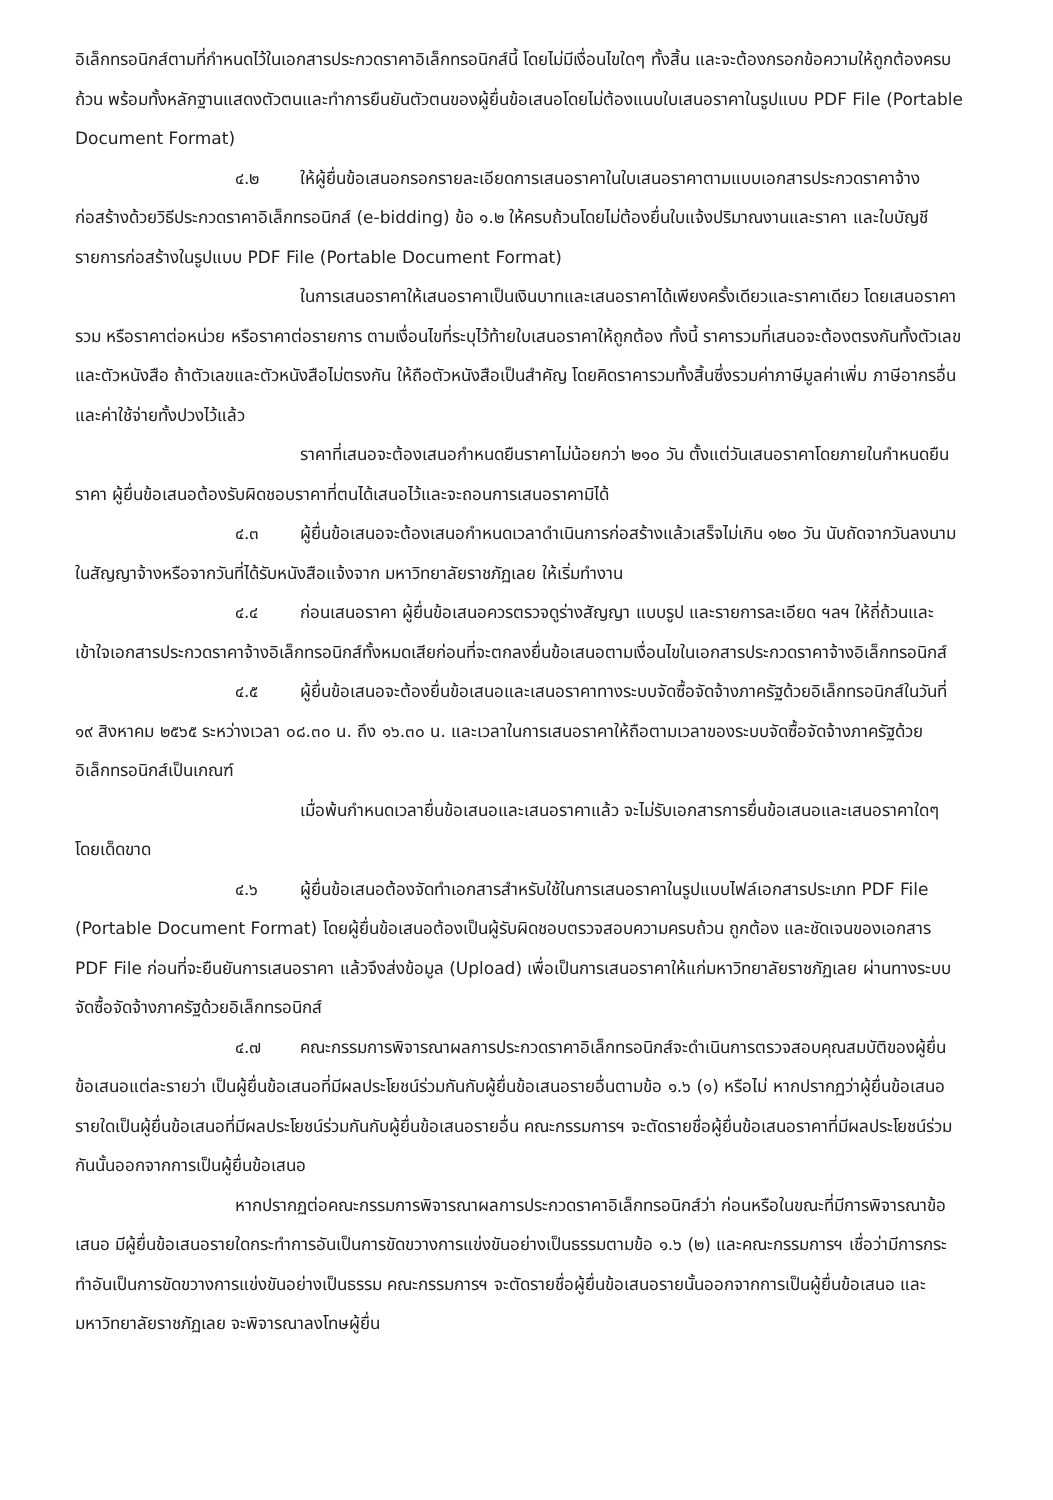อิเล็กทรอนิกส์ตามที่กำหนดไว้ในเอกสารประกวดราคาอิเล็กทรอนิกส์นี้ โดยไม่มีเงื่อนไขใดๆ ทั้งสิ้น และจะต้องกรอกข้อความให้ถูกต้องครบถ้วน พร้อมทั้งหลักฐานแสดงตัวตนและทำการยืนยันตัวตนของผู้ยื่นข้อเสนอโดยไม่ต้องแนบใบเสนอราคาในรูปแบบ PDF File (Portable Document Format)
๔.๒ ให้ผู้ยื่นข้อเสนอกรอกรายละเอียดการเสนอราคาในใบเสนอราคาตามแบบเอกสารประกวดราคาจ้างก่อสร้างด้วยวิธีประกวดราคาอิเล็กทรอนิกส์ (e-bidding) ข้อ ๑.๒ ให้ครบถ้วนโดยไม่ต้องยื่นใบแจ้งปริมาณงานและราคา และใบบัญชีรายการก่อสร้างในรูปแบบ PDF File (Portable Document Format)
ในการเสนอราคาให้เสนอราคาเป็นเงินบาทและเสนอราคาได้เพียงครั้งเดียวและราคาเดียว โดยเสนอราคารวม หรือราคาต่อหน่วย หรือราคาต่อรายการ ตามเงื่อนไขที่ระบุไว้ท้ายใบเสนอราคาให้ถูกต้อง ทั้งนี้ ราคารวมที่เสนอจะต้องตรงกันทั้งตัวเลขและตัวหนังสือ ถ้าตัวเลขและตัวหนังสือไม่ตรงกัน ให้ถือตัวหนังสือเป็นสำคัญ โดยคิดราคารวมทั้งสิ้นซึ่งรวมค่าภาษีมูลค่าเพิ่ม ภาษีอากรอื่น และค่าใช้จ่ายทั้งปวงไว้แล้ว
ราคาที่เสนอจะต้องเสนอกำหนดยืนราคาไม่น้อยกว่า ๒๑๐ วัน ตั้งแต่วันเสนอราคาโดยภายในกำหนดยืนราคา ผู้ยื่นข้อเสนอต้องรับผิดชอบราคาที่ตนได้เสนอไว้และจะถอนการเสนอราคามิได้
๔.๓ ผู้ยื่นข้อเสนอจะต้องเสนอกำหนดเวลาดำเนินการก่อสร้างแล้วเสร็จไม่เกิน ๑๒๐ วัน นับถัดจากวันลงนามในสัญญาจ้างหรือจากวันที่ได้รับหนังสือแจ้งจาก มหาวิทยาลัยราชภัฏเลย ให้เริ่มทำงาน
๔.๔ ก่อนเสนอราคา ผู้ยื่นข้อเสนอควรตรวจดูร่างสัญญา แบบรูป และรายการละเอียด ฯลฯ ให้ถี่ถ้วนและเข้าใจเอกสารประกวดราคาจ้างอิเล็กทรอนิกส์ทั้งหมดเสียก่อนที่จะตกลงยื่นข้อเสนอตามเงื่อนไขในเอกสารประกวดราคาจ้างอิเล็กทรอนิกส์
๔.๕ ผู้ยื่นข้อเสนอจะต้องยื่นข้อเสนอและเสนอราคาทางระบบจัดซื้อจัดจ้างภาครัฐด้วยอิเล็กทรอนิกส์ในวันที่ ๑๙ สิงหาคม ๒๕๖๕ ระหว่างเวลา ๐๘.๓๐ น. ถึง ๑๖.๓๐ น. และเวลาในการเสนอราคาให้ถือตามเวลาของระบบจัดซื้อจัดจ้างภาครัฐด้วยอิเล็กทรอนิกส์เป็นเกณฑ์
เมื่อพ้นกำหนดเวลายื่นข้อเสนอและเสนอราคาแล้ว จะไม่รับเอกสารการยื่นข้อเสนอและเสนอราคาใดๆ โดยเด็ดขาด
๔.๖ ผู้ยื่นข้อเสนอต้องจัดทำเอกสารสำหรับใช้ในการเสนอราคาในรูปแบบไฟล์เอกสารประเภท PDF File (Portable Document Format) โดยผู้ยื่นข้อเสนอต้องเป็นผู้รับผิดชอบตรวจสอบความครบถ้วน ถูกต้อง และชัดเจนของเอกสาร PDF File ก่อนที่จะยืนยันการเสนอราคา แล้วจึงส่งข้อมูล (Upload) เพื่อเป็นการเสนอราคาให้แก่มหาวิทยาลัยราชภัฏเลย ผ่านทางระบบจัดซื้อจัดจ้างภาครัฐด้วยอิเล็กทรอนิกส์
๔.๗ คณะกรรมการพิจารณาผลการประกวดราคาอิเล็กทรอนิกส์จะดำเนินการตรวจสอบคุณสมบัติของผู้ยื่นข้อเสนอแต่ละรายว่า เป็นผู้ยื่นข้อเสนอที่มีผลประโยชน์ร่วมกันกับผู้ยื่นข้อเสนอรายอื่นตามข้อ ๑.๖ (๑) หรือไม่ หากปรากฏว่าผู้ยื่นข้อเสนอรายใดเป็นผู้ยื่นข้อเสนอที่มีผลประโยชน์ร่วมกันกับผู้ยื่นข้อเสนอรายอื่น คณะกรรมการฯ จะตัดรายชื่อผู้ยื่นข้อเสนอราคาที่มีผลประโยชน์ร่วมกันนั้นออกจากการเป็นผู้ยื่นข้อเสนอ
หากปรากฏต่อคณะกรรมการพิจารณาผลการประกวดราคาอิเล็กทรอนิกส์ว่า ก่อนหรือในขณะที่มีการพิจารณาข้อเสนอ มีผู้ยื่นข้อเสนอรายใดกระทำการอันเป็นการขัดขวางการแข่งขันอย่างเป็นธรรมตามข้อ ๑.๖ (๒) และคณะกรรมการฯ เชื่อว่ามีการกระทำอันเป็นการขัดขวางการแข่งขันอย่างเป็นธรรม คณะกรรมการฯ จะตัดรายชื่อผู้ยื่นข้อเสนอรายนั้นออกจากการเป็นผู้ยื่นข้อเสนอ และมหาวิทยาลัยราชภัฏเลย จะพิจารณาลงโทษผู้ยื่น